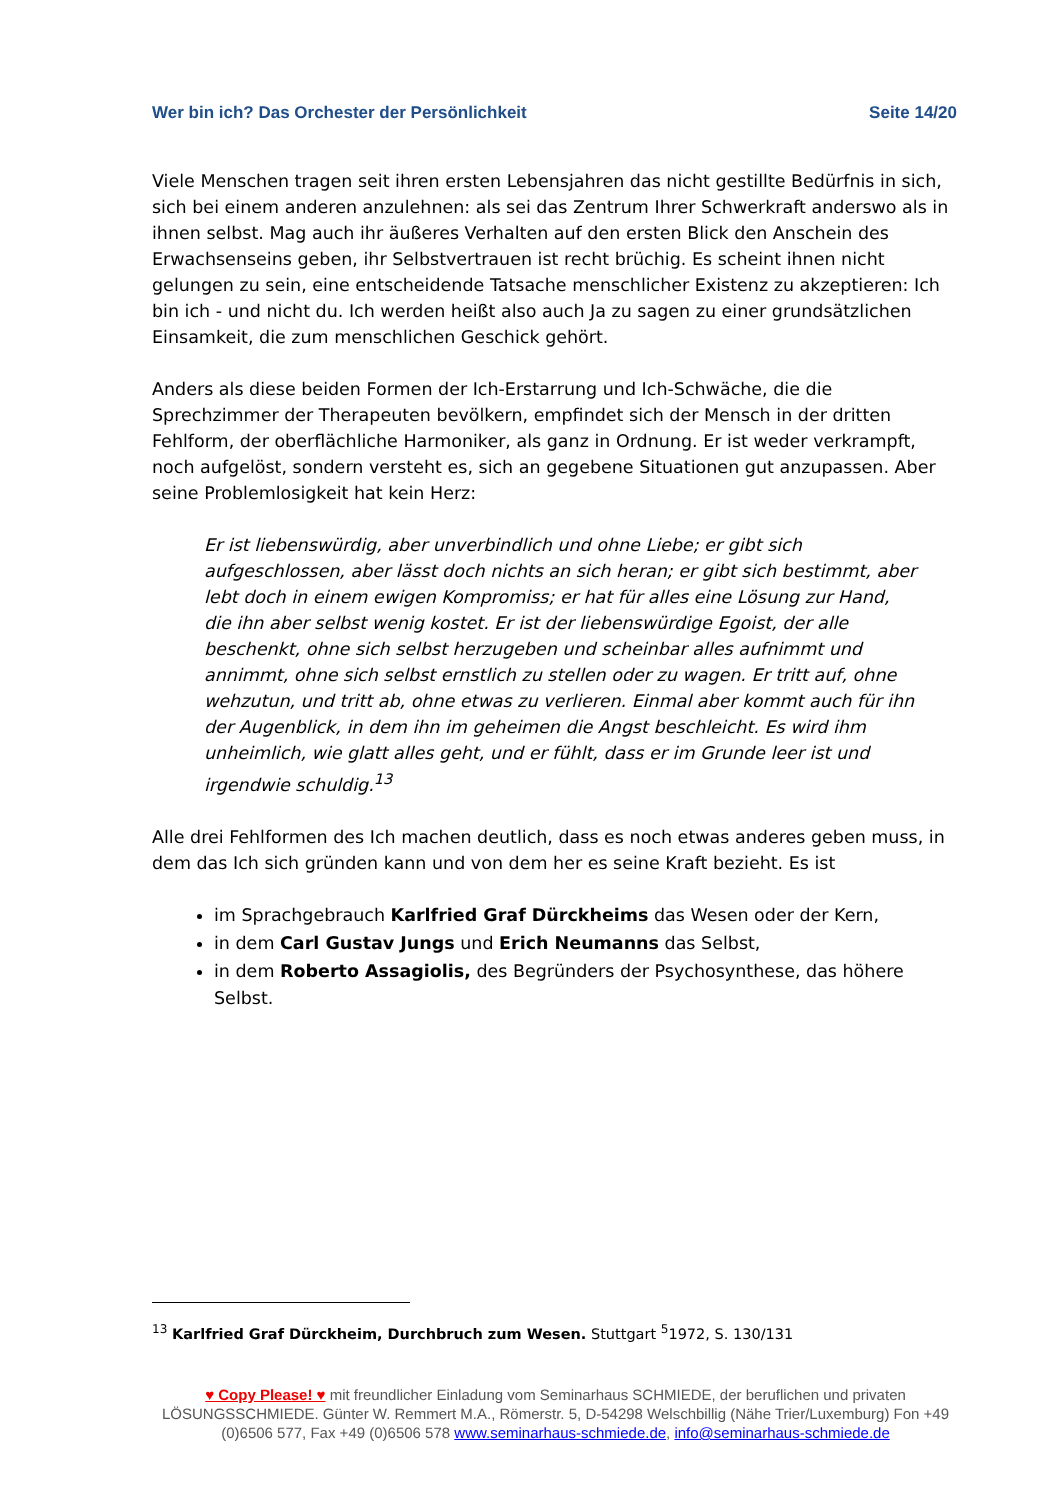Wer bin ich? Das Orchester der Persönlichkeit Seite 14/20
Viele Menschen tragen seit ihren ersten Lebensjahren das nicht gestillte Bedürfnis in sich, sich bei einem anderen anzulehnen: als sei das Zentrum Ihrer Schwerkraft anderswo als in ihnen selbst. Mag auch ihr äußeres Verhalten auf den ersten Blick den Anschein des Erwachsenseins geben, ihr Selbstvertrauen ist recht brüchig. Es scheint ihnen nicht gelungen zu sein, eine entscheidende Tatsache menschlicher Existenz zu akzeptieren: Ich bin ich - und nicht du. Ich werden heißt also auch Ja zu sagen zu einer grundsätzlichen Einsamkeit, die zum menschlichen Geschick gehört.
Anders als diese beiden Formen der Ich-Erstarrung und Ich-Schwäche, die die Sprechzimmer der Therapeuten bevölkern, empfindet sich der Mensch in der dritten Fehlform, der oberflächliche Harmoniker, als ganz in Ordnung. Er ist weder verkrampft, noch aufgelöst, sondern versteht es, sich an gegebene Situationen gut anzupassen. Aber seine Problemlosigkeit hat kein Herz:
Er ist liebenswürdig, aber unverbindlich und ohne Liebe; er gibt sich aufgeschlossen, aber lässt doch nichts an sich heran; er gibt sich bestimmt, aber lebt doch in einem ewigen Kompromiss; er hat für alles eine Lösung zur Hand, die ihn aber selbst wenig kostet. Er ist der liebenswürdige Egoist, der alle beschenkt, ohne sich selbst herzugeben und scheinbar alles aufnimmt und annimmt, ohne sich selbst ernstlich zu stellen oder zu wagen. Er tritt auf, ohne wehzutun, und tritt ab, ohne etwas zu verlieren. Einmal aber kommt auch für ihn der Augenblick, in dem ihn im geheimen die Angst beschleicht. Es wird ihm unheimlich, wie glatt alles geht, und er fühlt, dass er im Grunde leer ist und irgendwie schuldig.<sup>13</sup>
Alle drei Fehlformen des Ich machen deutlich, dass es noch etwas anderes geben muss, in dem das Ich sich gründen kann und von dem her es seine Kraft bezieht. Es ist
im Sprachgebrauch Karlfried Graf Dürckheims das Wesen oder der Kern,
in dem Carl Gustav Jungs und Erich Neumanns das Selbst,
in dem Roberto Assagiolis, des Begründers der Psychosynthese, das höhere Selbst.
<sup>13</sup> Karlfried Graf Dürckheim, Durchbruch zum Wesen. Stuttgart <sup>5</sup>1972, S. 130/131
♥ Copy Please! ♥ mit freundlicher Einladung vom Seminarhaus SCHMIEDE, der beruflichen und privaten LÖSUNGSSCHMIEDE. Günter W. Remmert M.A., Römerstr. 5, D-54298 Welschbillig (Nähe Trier/Luxemburg) Fon +49 (0)6506 577, Fax +49 (0)6506 578 www.seminarhaus-schmiede.de, info@seminarhaus-schmiede.de